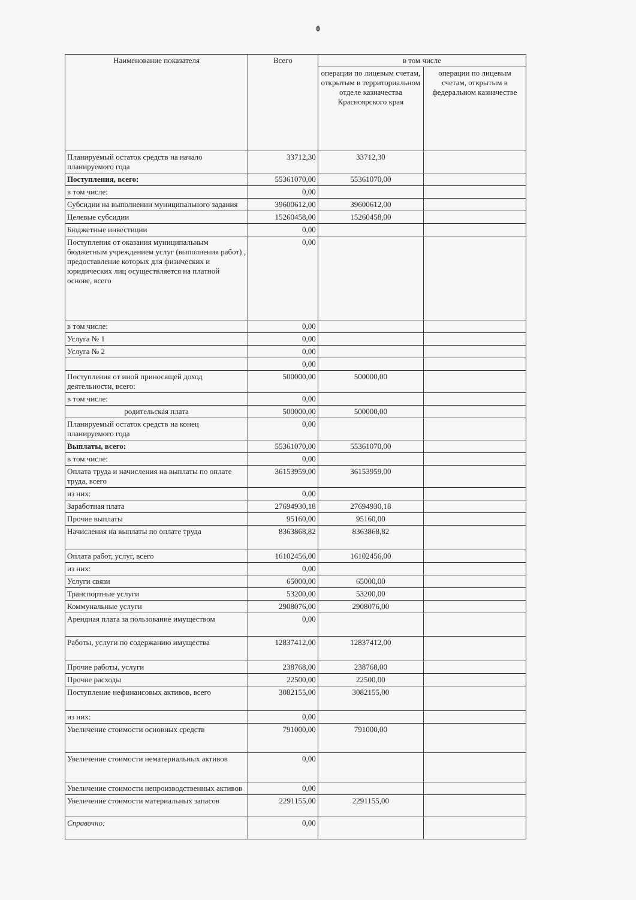0
| Наименование показателя | Всего | в том числе | |
| --- | --- | --- | --- |
| | | операции по лицевым счетам, открытым в территориальном отделе казначества Красноярского края | операции по лицевым счетам, открытым в федеральном казначестве |
| Планируемый остаток средств на начало планируемого года | 33712,30 | 33712,30 | |
| Поступления, всего: | 55361070,00 | 55361070,00 | |
| в том числе: | 0,00 | | |
| Субсидии на выполнении муниципального задания | 39600612,00 | 39600612,00 | |
| Целевые субсидии | 15260458,00 | 15260458,00 | |
| Бюджетные инвестиции | 0,00 | | |
| Поступления от оказания муниципальным бюджетным учреждением услуг (выполнения работ) , предоставление которых для физических и юридических лиц осуществляется на платной основе, всего | 0,00 | | |
| в том числе: | 0,00 | | |
| Услуга № 1 | 0,00 | | |
| Услуга № 2 | 0,00 | | |
| | 0,00 | | |
| Поступления от иной приносящей доход деятельности, всего: | 500000,00 | 500000,00 | |
| в том числе: | 0,00 | | |
| родительская плата | 500000,00 | 500000,00 | |
| Планируемый остаток средств на конец планируемого года | 0,00 | | |
| Выплаты, всего: | 55361070,00 | 55361070,00 | |
| в том числе: | 0,00 | | |
| Оплата труда и начисления на выплаты по оплате труда, всего | 36153959,00 | 36153959,00 | |
| из них: | 0,00 | | |
| Заработная плата | 27694930,18 | 27694930,18 | |
| Прочие выплаты | 95160,00 | 95160,00 | |
| Начисления на выплаты по оплате труда | 8363868,82 | 8363868,82 | |
| Оплата работ, услуг, всего | 16102456,00 | 16102456,00 | |
| из них: | 0,00 | | |
| Услуги связи | 65000,00 | 65000,00 | |
| Транспортные услуги | 53200,00 | 53200,00 | |
| Коммунальные услуги | 2908076,00 | 2908076,00 | |
| Арендная плата за пользование имуществом | 0,00 | | |
| Работы, услуги по содержанию имущества | 12837412,00 | 12837412,00 | |
| Прочие работы, услуги | 238768,00 | 238768,00 | |
| Прочие расходы | 22500,00 | 22500,00 | |
| Поступление нефинансовых активов, всего | 3082155,00 | 3082155,00 | |
| из них: | 0,00 | | |
| Увеличение стоимости основных средств | 791000,00 | 791000,00 | |
| Увеличение стоимости нематериальных активов | 0,00 | | |
| Увеличение стоимости непроизводственных активов | 0,00 | | |
| Увеличение стоимости материальных запасов | 2291155,00 | 2291155,00 | |
| Справочно: | 0,00 | | |